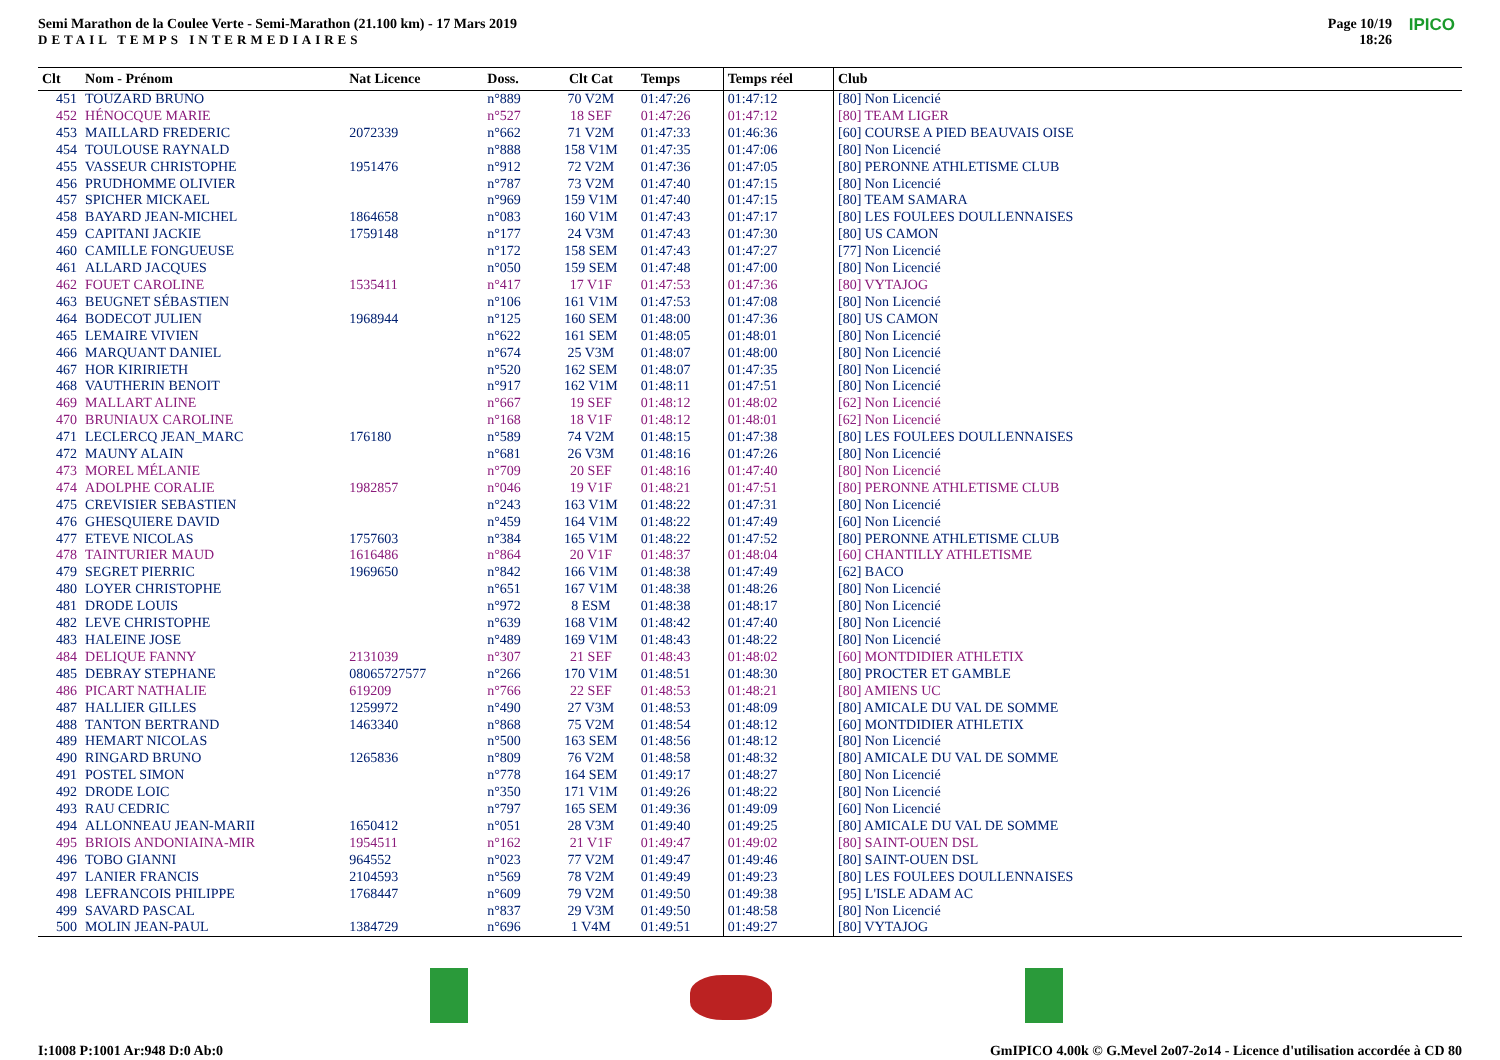Semi Marathon de la Coulee Verte - Semi-Marathon (21.100 km) - 17 Mars 2019
DETAIL TEMPS INTERMEDIAIRES
Page 10/19
18:26
IPICO
| Clt | Nom - Prénom | Nat Licence | | Doss. | Clt Cat | Temps | Temps réel | Club |
| --- | --- | --- | --- | --- | --- | --- | --- | --- |
| 451 | TOUZARD BRUNO | | | n°889 | 70 V2M | 01:47:26 | 01:47:12 | [80] Non Licencié |
| 452 | HÉNOCQUE MARIE | | | n°527 | 18 SEF | 01:47:26 | 01:47:12 | [80] TEAM LIGER |
| 453 | MAILLARD FREDERIC | 2072339 | | n°662 | 71 V2M | 01:47:33 | 01:46:36 | [60] COURSE A PIED BEAUVAIS OISE |
| 454 | TOULOUSE RAYNALD | | | n°888 | 158 V1M | 01:47:35 | 01:47:06 | [80] Non Licencié |
| 455 | VASSEUR CHRISTOPHE | 1951476 | | n°912 | 72 V2M | 01:47:36 | 01:47:05 | [80] PERONNE ATHLETISME CLUB |
| 456 | PRUDHOMME OLIVIER | | | n°787 | 73 V2M | 01:47:40 | 01:47:15 | [80] Non Licencié |
| 457 | SPICHER MICKAEL | | | n°969 | 159 V1M | 01:47:40 | 01:47:15 | [80] TEAM SAMARA |
| 458 | BAYARD JEAN-MICHEL | 1864658 | | n°083 | 160 V1M | 01:47:43 | 01:47:17 | [80] LES FOULEES DOULLENNAISES |
| 459 | CAPITANI JACKIE | 1759148 | | n°177 | 24 V3M | 01:47:43 | 01:47:30 | [80] US CAMON |
| 460 | CAMILLE FONGUEUSE | | | n°172 | 158 SEM | 01:47:43 | 01:47:27 | [77] Non Licencié |
| 461 | ALLARD JACQUES | | | n°050 | 159 SEM | 01:47:48 | 01:47:00 | [80] Non Licencié |
| 462 | FOUET CAROLINE | 1535411 | | n°417 | 17 V1F | 01:47:53 | 01:47:36 | [80] VYTAJOG |
| 463 | BEUGNET SÉBASTIEN | | | n°106 | 161 V1M | 01:47:53 | 01:47:08 | [80] Non Licencié |
| 464 | BODECOT JULIEN | 1968944 | | n°125 | 160 SEM | 01:48:00 | 01:47:36 | [80] US CAMON |
| 465 | LEMAIRE VIVIEN | | | n°622 | 161 SEM | 01:48:05 | 01:48:01 | [80] Non Licencié |
| 466 | MARQUANT DANIEL | | | n°674 | 25 V3M | 01:48:07 | 01:48:00 | [80] Non Licencié |
| 467 | HOR KIRIRIETH | | | n°520 | 162 SEM | 01:48:07 | 01:47:35 | [80] Non Licencié |
| 468 | VAUTHERIN BENOIT | | | n°917 | 162 V1M | 01:48:11 | 01:47:51 | [80] Non Licencié |
| 469 | MALLART ALINE | | | n°667 | 19 SEF | 01:48:12 | 01:48:02 | [62] Non Licencié |
| 470 | BRUNIAUX CAROLINE | | | n°168 | 18 V1F | 01:48:12 | 01:48:01 | [62] Non Licencié |
| 471 | LECLERCQ JEAN_MARC | 176180 | | n°589 | 74 V2M | 01:48:15 | 01:47:38 | [80] LES FOULEES DOULLENNAISES |
| 472 | MAUNY ALAIN | | | n°681 | 26 V3M | 01:48:16 | 01:47:26 | [80] Non Licencié |
| 473 | MOREL MÉLANIE | | | n°709 | 20 SEF | 01:48:16 | 01:47:40 | [80] Non Licencié |
| 474 | ADOLPHE CORALIE | 1982857 | | n°046 | 19 V1F | 01:48:21 | 01:47:51 | [80] PERONNE ATHLETISME CLUB |
| 475 | CREVISIER SEBASTIEN | | | n°243 | 163 V1M | 01:48:22 | 01:47:31 | [80] Non Licencié |
| 476 | GHESQUIERE DAVID | | | n°459 | 164 V1M | 01:48:22 | 01:47:49 | [60] Non Licencié |
| 477 | ETEVE NICOLAS | 1757603 | | n°384 | 165 V1M | 01:48:22 | 01:47:52 | [80] PERONNE ATHLETISME CLUB |
| 478 | TAINTURIER MAUD | 1616486 | | n°864 | 20 V1F | 01:48:37 | 01:48:04 | [60] CHANTILLY ATHLETISME |
| 479 | SEGRET PIERRIC | 1969650 | | n°842 | 166 V1M | 01:48:38 | 01:47:49 | [62] BACO |
| 480 | LOYER CHRISTOPHE | | | n°651 | 167 V1M | 01:48:38 | 01:48:26 | [80] Non Licencié |
| 481 | DRODE LOUIS | | | n°972 | 8 ESM | 01:48:38 | 01:48:17 | [80] Non Licencié |
| 482 | LEVE CHRISTOPHE | | | n°639 | 168 V1M | 01:48:42 | 01:47:40 | [80] Non Licencié |
| 483 | HALEINE JOSE | | | n°489 | 169 V1M | 01:48:43 | 01:48:22 | [80] Non Licencié |
| 484 | DELIQUE FANNY | 2131039 | | n°307 | 21 SEF | 01:48:43 | 01:48:02 | [60] MONTDIDIER ATHLETIX |
| 485 | DEBRAY STEPHANE | 08065727577 | | n°266 | 170 V1M | 01:48:51 | 01:48:30 | [80] PROCTER ET GAMBLE |
| 486 | PICART NATHALIE | 619209 | | n°766 | 22 SEF | 01:48:53 | 01:48:21 | [80] AMIENS UC |
| 487 | HALLIER GILLES | 1259972 | | n°490 | 27 V3M | 01:48:53 | 01:48:09 | [80] AMICALE DU VAL DE SOMME |
| 488 | TANTON BERTRAND | 1463340 | | n°868 | 75 V2M | 01:48:54 | 01:48:12 | [60] MONTDIDIER ATHLETIX |
| 489 | HEMART NICOLAS | | | n°500 | 163 SEM | 01:48:56 | 01:48:12 | [80] Non Licencié |
| 490 | RINGARD BRUNO | 1265836 | | n°809 | 76 V2M | 01:48:58 | 01:48:32 | [80] AMICALE DU VAL DE SOMME |
| 491 | POSTEL SIMON | | | n°778 | 164 SEM | 01:49:17 | 01:48:27 | [80] Non Licencié |
| 492 | DRODE LOIC | | | n°350 | 171 V1M | 01:49:26 | 01:48:22 | [80] Non Licencié |
| 493 | RAU CEDRIC | | | n°797 | 165 SEM | 01:49:36 | 01:49:09 | [60] Non Licencié |
| 494 | ALLONNEAU JEAN-MARII | 1650412 | | n°051 | 28 V3M | 01:49:40 | 01:49:25 | [80] AMICALE DU VAL DE SOMME |
| 495 | BRIOIS ANDONIAINA-MIR | 1954511 | | n°162 | 21 V1F | 01:49:47 | 01:49:02 | [80] SAINT-OUEN DSL |
| 496 | TOBO GIANNI | 964552 | | n°023 | 77 V2M | 01:49:47 | 01:49:46 | [80] SAINT-OUEN DSL |
| 497 | LANIER FRANCIS | 2104593 | | n°569 | 78 V2M | 01:49:49 | 01:49:23 | [80] LES FOULEES DOULLENNAISES |
| 498 | LEFRANCOIS PHILIPPE | 1768447 | | n°609 | 79 V2M | 01:49:50 | 01:49:38 | [95] L'ISLE ADAM AC |
| 499 | SAVARD PASCAL | | | n°837 | 29 V3M | 01:49:50 | 01:48:58 | [80] Non Licencié |
| 500 | MOLIN JEAN-PAUL | 1384729 | | n°696 | 1 V4M | 01:49:51 | 01:49:27 | [80] VYTAJOG |
I:1008 P:1001 Ar:948 D:0 Ab:0
GmIPICO 4.00k © G.Mevel 2o07-2o14 - Licence d'utilisation accordée à CD 80